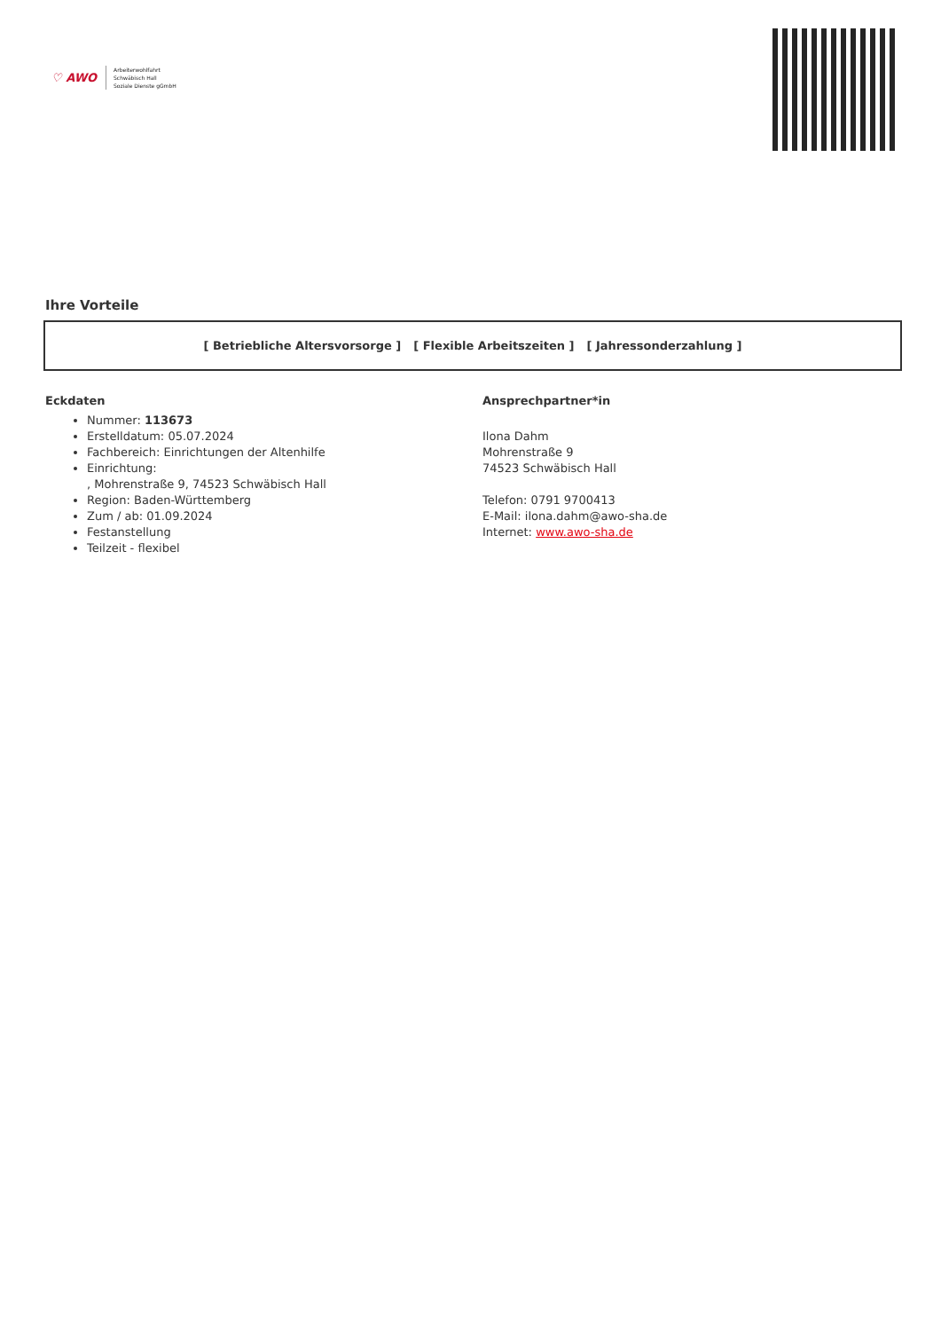♡ AWO
Arbeiterwohlfahrt
Schwäbisch Hall
Soziale Dienste gGmbH
Ihre Vorteile
[ Betriebliche Altersvorsorge ] [ Flexible Arbeitszeiten ] [ Jahressonderzahlung ]
Eckdaten
Nummer: 113673
Erstelldatum: 05.07.2024
Fachbereich: Einrichtungen der Altenhilfe
Einrichtung:
, Mohrenstraße 9, 74523 Schwäbisch Hall
Region: Baden-Württemberg
Zum / ab: 01.09.2024
Festanstellung
Teilzeit - flexibel
Ansprechpartner*in
Ilona Dahm
Mohrenstraße 9
74523 Schwäbisch Hall
Telefon: 0791 9700413
E-Mail: ilona.dahm@awo-sha.de
Internet: www.awo-sha.de